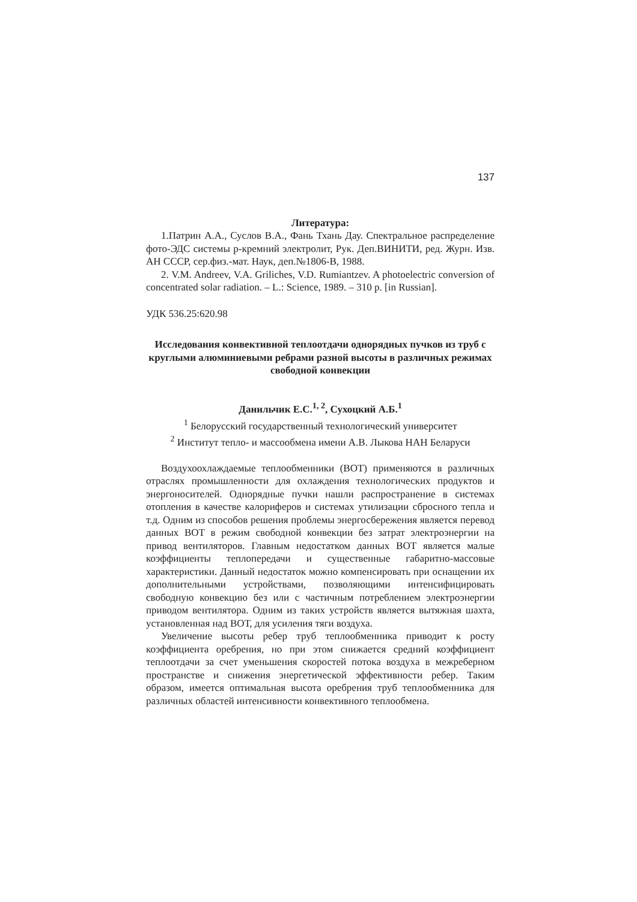137
Литература:
1.Патрин А.А., Суслов В.А., Фань Тхань Дау. Спектральное распределение фото-ЭДС системы p-кремний электролит, Рук. Деп.ВИНИТИ, ред. Журн. Изв. АН СССР, сер.физ.-мат. Наук, деп.№1806-В, 1988.
2. V.M. Andreev, V.A. Griliches, V.D. Rumiantzev. A photoelectric conversion of concentrated solar radiation. – L.: Science, 1989. – 310 p. [in Russian].
УДК 536.25:620.98
Исследования конвективной теплоотдачи однорядных пучков из труб с круглыми алюминиевыми ребрами разной высоты в различных режимах свободной конвекции
Данильчик Е.С.<sup>1, 2</sup>, Сухоцкий А.Б.<sup>1</sup>
<sup>1</sup> Белорусский государственный технологический университет
<sup>2</sup> Институт тепло- и массообмена имени А.В. Лыкова НАН Беларуси
Воздухоохлаждаемые теплообменники (ВОТ) применяются в различных отраслях промышленности для охлаждения технологических продуктов и энергоносителей. Однорядные пучки нашли распространение в системах отопления в качестве калориферов и системах утилизации сбросного тепла и т.д. Одним из способов решения проблемы энергосбережения является перевод данных ВОТ в режим свободной конвекции без затрат электроэнергии на привод вентиляторов. Главным недостатком данных ВОТ является малые коэффициенты теплопередачи и существенные габаритно-массовые характеристики. Данный недостаток можно компенсировать при оснащении их дополнительными устройствами, позволяющими интенсифицировать свободную конвекцию без или с частичным потреблением электроэнергии приводом вентилятора. Одним из таких устройств является вытяжная шахта, установленная над ВОТ, для усиления тяги воздуха.
Увеличение высоты ребер труб теплообменника приводит к росту коэффициента оребрения, но при этом снижается средний коэффициент теплоотдачи за счет уменьшения скоростей потока воздуха в межреберном пространстве и снижения энергетической эффективности ребер. Таким образом, имеется оптимальная высота оребрения труб теплообменника для различных областей интенсивности конвективного теплообмена.